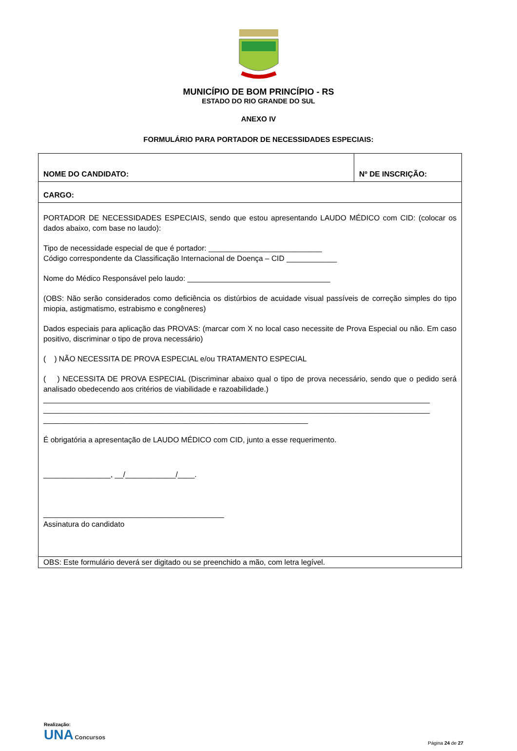MUNICÍPIO DE BOM PRINCÍPIO - RS
ESTADO DO RIO GRANDE DO SUL
ANEXO IV
FORMULÁRIO PARA PORTADOR DE NECESSIDADES ESPECIAIS:
| NOME DO CANDIDATO: | Nº DE INSCRIÇÃO: |
| CARGO: | |
| PORTADOR DE NECESSIDADES ESPECIAIS, sendo que estou apresentando LAUDO MÉDICO com CID: (colocar os dados abaixo, com base no laudo): Tipo de necessidade especial de que é portador: ___________________________ Código correspondente da Classificação Internacional de Doença – CID ____________ Nome do Médico Responsável pelo laudo: __________________________________ (OBS: Não serão considerados como deficiência os distúrbios de acuidade visual passíveis de correção simples do tipo miopia, astigmatismo, estrabismo e congêneres) Dados especiais para aplicação das PROVAS: (marcar com X no local caso necessite de Prova Especial ou não. Em caso positivo, discriminar o tipo de prova necessário) ( ) NÃO NECESSITA DE PROVA ESPECIAL e/ou TRATAMENTO ESPECIAL ( ) NECESSITA DE PROVA ESPECIAL (Discriminar abaixo qual o tipo de prova necessário, sendo que o pedido será analisado obedecendo aos critérios de viabilidade e razoabilidade.) ____________________________________________________________________________________________ ____________________________________________________________________________________________ _______________________________________________________________ É obrigatória a apresentação de LAUDO MÉDICO com CID, junto a esse requerimento. ________________, __/____________/____. ___________________________________________ Assinatura do candidato | |
| OBS: Este formulário deverá ser digitado ou se preenchido a mão, com letra legível. | |
Realização:
UNA Concursos
Página 24 de 27